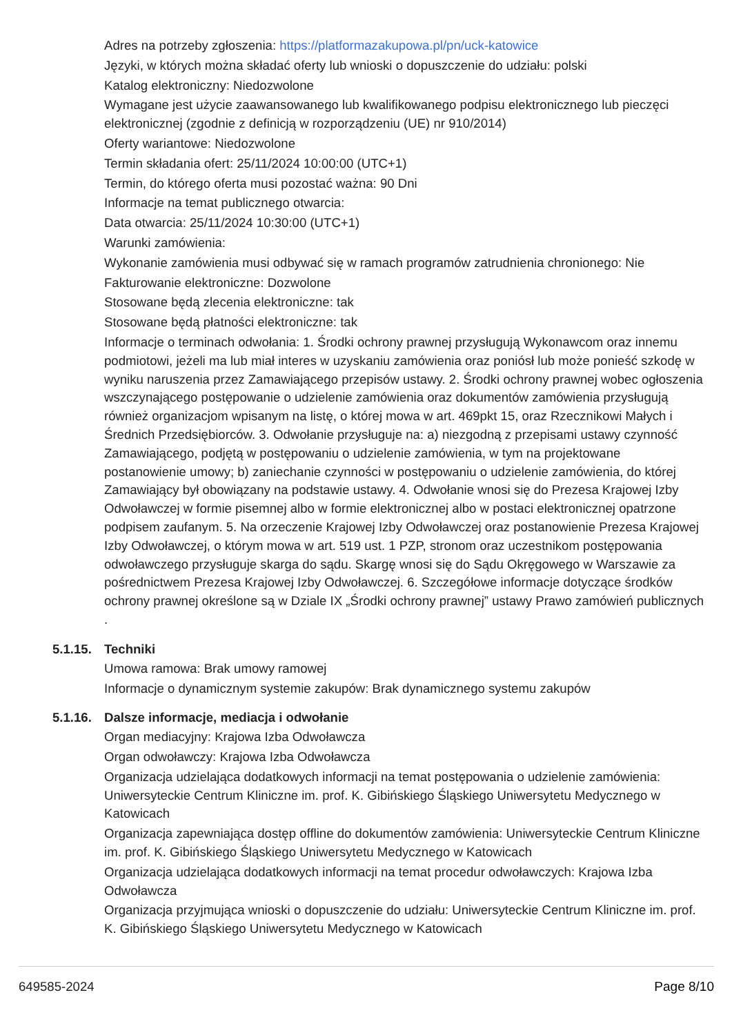Adres na potrzeby zgłoszenia: https://platformazakupowa.pl/pn/uck-katowice
Języki, w których można składać oferty lub wnioski o dopuszczenie do udziału: polski
Katalog elektroniczny: Niedozwolone
Wymagane jest użycie zaawansowanego lub kwalifikowanego podpisu elektronicznego lub pieczęci elektronicznej (zgodnie z definicją w rozporządzeniu (UE) nr 910/2014)
Oferty wariantowe: Niedozwolone
Termin składania ofert: 25/11/2024 10:00:00 (UTC+1)
Termin, do którego oferta musi pozostać ważna: 90 Dni
Informacje na temat publicznego otwarcia:
Data otwarcia: 25/11/2024 10:30:00 (UTC+1)
Warunki zamówienia:
Wykonanie zamówienia musi odbywać się w ramach programów zatrudnienia chronionego: Nie
Fakturowanie elektroniczne: Dozwolone
Stosowane będą zlecenia elektroniczne: tak
Stosowane będą płatności elektroniczne: tak
Informacje o terminach odwołania: 1. Środki ochrony prawnej przysługują Wykonawcom oraz innemu podmiotowi, jeżeli ma lub miał interes w uzyskaniu zamówienia oraz poniósł lub może ponieść szkodę w wyniku naruszenia przez Zamawiającego przepisów ustawy. 2. Środki ochrony prawnej wobec ogłoszenia wszczynającego postępowanie o udzielenie zamówienia oraz dokumentów zamówienia przysługują również organizacjom wpisanym na listę, o której mowa w art. 469pkt 15, oraz Rzecznikowi Małych i Średnich Przedsiębiorców. 3. Odwołanie przysługuje na: a) niezgodną z przepisami ustawy czynność Zamawiającego, podjętą w postępowaniu o udzielenie zamówienia, w tym na projektowane postanowienie umowy; b) zaniechanie czynności w postępowaniu o udzielenie zamówienia, do której Zamawiający był obowiązany na podstawie ustawy. 4. Odwołanie wnosi się do Prezesa Krajowej Izby Odwoławczej w formie pisemnej albo w formie elektronicznej albo w postaci elektronicznej opatrzone podpisem zaufanym. 5. Na orzeczenie Krajowej Izby Odwoławczej oraz postanowienie Prezesa Krajowej Izby Odwoławczej, o którym mowa w art. 519 ust. 1 PZP, stronom oraz uczestnikom postępowania odwoławczego przysługuje skarga do sądu. Skargę wnosi się do Sądu Okręgowego w Warszawie za pośrednictwem Prezesa Krajowej Izby Odwoławczej. 6. Szczegółowe informacje dotyczące środków ochrony prawnej określone są w Dziale IX „Środki ochrony prawnej” ustawy Prawo zamówień publicznych .
5.1.15. Techniki
Umowa ramowa: Brak umowy ramowej
Informacje o dynamicznym systemie zakupów: Brak dynamicznego systemu zakupów
5.1.16. Dalsze informacje, mediacja i odwołanie
Organ mediacyjny: Krajowa Izba Odwoławcza
Organ odwoławczy: Krajowa Izba Odwoławcza
Organizacja udzielająca dodatkowych informacji na temat postępowania o udzielenie zamówienia: Uniwersyteckie Centrum Kliniczne im. prof. K. Gibińskiego Śląskiego Uniwersytetu Medycznego w Katowicach
Organizacja zapewniająca dostęp offline do dokumentów zamówienia: Uniwersyteckie Centrum Kliniczne im. prof. K. Gibińskiego Śląskiego Uniwersytetu Medycznego w Katowicach
Organizacja udzielająca dodatkowych informacji na temat procedur odwoławczych: Krajowa Izba Odwoławcza
Organizacja przyjmująca wnioski o dopuszczenie do udziału: Uniwersyteckie Centrum Kliniczne im. prof. K. Gibińskiego Śląskiego Uniwersytetu Medycznego w Katowicach
649585-2024 Page 8/10